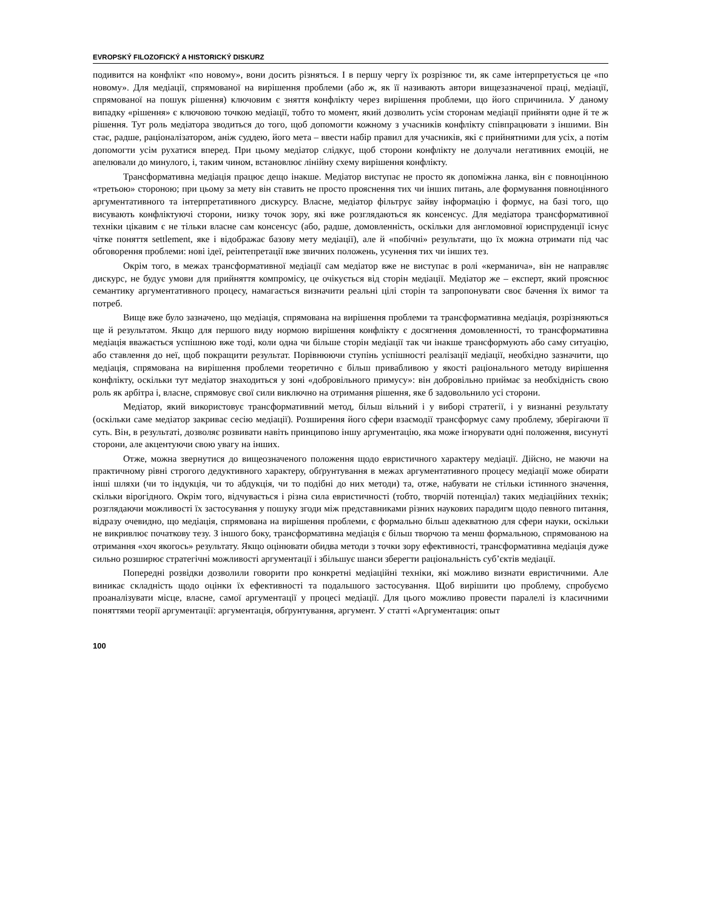EVROPSKÝ FILOZOFICKÝ A HISTORICKÝ DISKURZ
подивится на конфлікт «по новому», вони досить різняться. І в першу чергу їх розрізнює ти, як саме інтерпретується це «по новому». Для медіації, спрямованої на вирішення проблеми (або ж, як її називають автори вищезазначеної праці, медіації, спрямованої на пошук рішення) ключовим є зняття конфлікту через вирішення проблеми, що його спричинила. У даному випадку «рішення» є ключовою точкою медіації, тобто то момент, який дозволить усім сторонам медіації прийняти одне й те ж рішення. Тут роль медіатора зводиться до того, щоб допомогти кожному з учасників конфлікту співпрацювати з іншими. Він стає, радше, раціоналізатором, аніж суддею, його мета – ввести набір правил для учасників, які є прийнятними для усіх, а потім допомогти усім рухатися вперед. При цьому медіатор слідкує, щоб сторони конфлікту не долучали негативних емоцій, не апелювали до минулого, і, таким чином, встановлює лінійну схему вирішення конфлікту.
Трансформативна медіація працює дещо інакше. Медіатор виступає не просто як допоміжна ланка, він є повноцінною «третьою» стороною; при цьому за мету він ставить не просто прояснення тих чи інших питань, але формування повноцінного аргументативного та інтерпретативного дискурсу. Власне, медіатор фільтрує зайву інформацію і формує, на базі того, що висувають конфліктуючі сторони, низку точок зору, які вже розглядаються як консенсус. Для медіатора трансформативної техніки цікавим є не тільки власне сам консенсус (або, радше, домовленність, оскільки для англомовної юриспруденції існує чітке поняття settlement, яке і відображає базову мету медіації), але й «побічні» результати, що їх можна отримати під час обговорення проблеми: нові ідеї, реінтепретації вже звичних положень, усунення тих чи інших тез.
Окрім того, в межах трансформативної медіації сам медіатор вже не виступає в ролі «керманича», він не направляє дискурс, не будує умови для прийняття компромісу, це очікується від сторін медіації. Медіатор же – експерт, який прояснює семантику аргументативного процесу, намагається визначити реальні цілі сторін та запропонувати своє бачення їх вимог та потреб.
Вище вже було зазначено, що медіація, спрямована на вирішення проблеми та трансформативна медіація, розрізняються ще й результатом. Якщо для першого виду нормою вирішення конфлікту є досягнення домовленності, то трансформативна медіація вважається успішною вже тоді, коли одна чи більше сторін медіації так чи інакше трансформують або саму ситуацію, або ставлення до неї, щоб покращити результат. Порівнюючи ступінь успішності реалізації медіації, необхідно зазначити, що медіація, спрямована на вирішення проблеми теоретично є більш привабливою у якості раціонального методу вирішення конфлікту, оскільки тут медіатор знаходиться у зоні «добровільного примусу»: він добровільно приймає за необхідність свою роль як арбітра і, власне, спрямовує свої сили виключно на отримання рішення, яке б задовольнило усі сторони.
Медіатор, який використовує трансформативний метод, більш вільний і у виборі стратегії, і у визнанні результату (оскільки саме медіатор закриває сесію медіації). Розширення його сфери взаємодії трансформує саму проблему, зберігаючи її суть. Він, в результаті, дозволяє розвивати навіть принципово іншу аргументацію, яка може ігнорувати одні положення, висунуті сторони, але акцентуючи свою увагу на інших.
Отже, можна звернутися до вищеозначеного положення щодо евристичного характеру медіації. Дійсно, не маючи на практичному рівні строгого дедуктивного характеру, обґрунтування в межах аргументативного процесу медіації може обирати інші шляхи (чи то індукція, чи то абдукція, чи то подібні до них методи) та, отже, набувати не стільки істинного значення, скільки вірогідного. Окрім того, відчувається і різна сила евристичності (тобто, творчій потенціал) таких медіаційних технік; розглядаючи можливості їх застосування у пошуку згоди між представниками різних наукових парадигм щодо певного питання, відразу очевидно, що медіація, спрямована на вирішення проблеми, є формально більш адекватною для сфери науки, оскільки не викривлює початкову тезу. З іншого боку, трансформативна медіація є більш творчою та менш формальною, спрямованою на отримання «хоч якогось» результату. Якщо оцінювати обидва методи з точки зору ефективності, трансформативна медіація дуже сильно розширює стратегічні можливості аргументації і збільшує шанси зберегти раціональність суб’єктів медіації.
Попередні розвідки дозволили говорити про конкретні медіаційні техніки, які можливо визнати евристичними. Але виникає складність щодо оцінки їх ефективності та подальшого застосування. Щоб вирішити цю проблему, спробуємо проаналізувати місце, власне, самої аргументації у процесі медіації. Для цього можливо провести паралелі із класичними поняттями теорії аргументації: аргументація, обґрунтування, аргумент. У статті «Аргументация: опыт
100